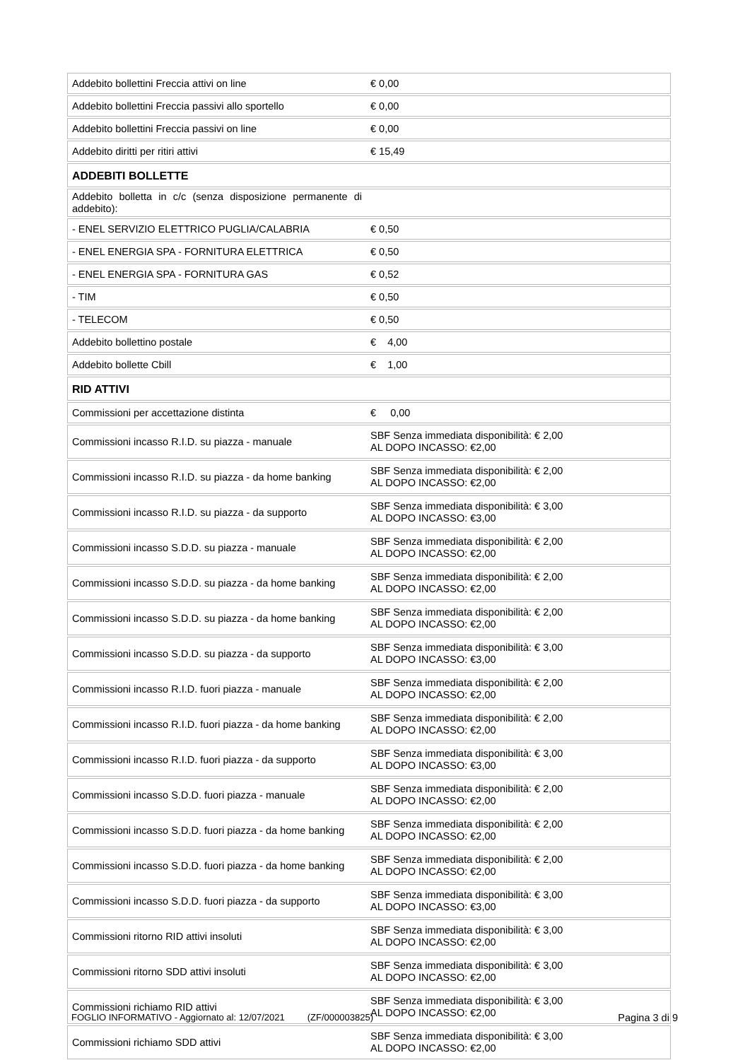| Addebito bollettini Freccia attivi on line | € 0,00 |
| Addebito bollettini Freccia passivi allo sportello | € 0,00 |
| Addebito bollettini Freccia passivi on line | € 0,00 |
| Addebito diritti per ritiri attivi | € 15,49 |
| ADDEBITI BOLLETTE | |
| Addebito bolletta in c/c (senza disposizione permanente di addebito): | |
| - ENEL SERVIZIO ELETTRICO PUGLIA/CALABRIA | € 0,50 |
| - ENEL ENERGIA SPA - FORNITURA ELETTRICA | € 0,50 |
| - ENEL ENERGIA SPA - FORNITURA GAS | € 0,52 |
| - TIM | € 0,50 |
| - TELECOM | € 0,50 |
| Addebito bollettino postale | € 4,00 |
| Addebito bollette Cbill | € 1,00 |
| RID ATTIVI | |
| Commissioni per accettazione distinta | € 0,00 |
| Commissioni incasso R.I.D. su piazza - manuale | SBF Senza immediata disponibilità: € 2,00 AL DOPO INCASSO: €2,00 |
| Commissioni incasso R.I.D. su piazza - da home banking | SBF Senza immediata disponibilità: € 2,00 AL DOPO INCASSO: €2,00 |
| Commissioni incasso R.I.D. su piazza - da supporto | SBF Senza immediata disponibilità: € 3,00 AL DOPO INCASSO: €3,00 |
| Commissioni incasso S.D.D. su piazza - manuale | SBF Senza immediata disponibilità: € 2,00 AL DOPO INCASSO: €2,00 |
| Commissioni incasso S.D.D. su piazza - da home banking | SBF Senza immediata disponibilità: € 2,00 AL DOPO INCASSO: €2,00 |
| Commissioni incasso S.D.D. su piazza - da home banking | SBF Senza immediata disponibilità: € 2,00 AL DOPO INCASSO: €2,00 |
| Commissioni incasso S.D.D. su piazza - da supporto | SBF Senza immediata disponibilità: € 3,00 AL DOPO INCASSO: €3,00 |
| Commissioni incasso R.I.D. fuori piazza - manuale | SBF Senza immediata disponibilità: € 2,00 AL DOPO INCASSO: €2,00 |
| Commissioni incasso R.I.D. fuori piazza - da home banking | SBF Senza immediata disponibilità: € 2,00 AL DOPO INCASSO: €2,00 |
| Commissioni incasso R.I.D. fuori piazza - da supporto | SBF Senza immediata disponibilità: € 3,00 AL DOPO INCASSO: €3,00 |
| Commissioni incasso S.D.D. fuori piazza - manuale | SBF Senza immediata disponibilità: € 2,00 AL DOPO INCASSO: €2,00 |
| Commissioni incasso S.D.D. fuori piazza - da home banking | SBF Senza immediata disponibilità: € 2,00 AL DOPO INCASSO: €2,00 |
| Commissioni incasso S.D.D. fuori piazza - da home banking | SBF Senza immediata disponibilità: € 2,00 AL DOPO INCASSO: €2,00 |
| Commissioni incasso S.D.D. fuori piazza - da supporto | SBF Senza immediata disponibilità: € 3,00 AL DOPO INCASSO: €3,00 |
| Commissioni ritorno RID attivi insoluti | SBF Senza immediata disponibilità: € 3,00 AL DOPO INCASSO: €2,00 |
| Commissioni ritorno SDD attivi insoluti | SBF Senza immediata disponibilità: € 3,00 AL DOPO INCASSO: €2,00 |
| Commissioni richiamo RID attivi | SBF Senza immediata disponibilità: € 3,00 AL DOPO INCASSO: €2,00 |
| Commissioni richiamo SDD attivi | SBF Senza immediata disponibilità: € 3,00 AL DOPO INCASSO: €2,00 |
FOGLIO INFORMATIVO - Aggiornato al: 12/07/2021 (ZF/000003825) Pagina 3 di 9